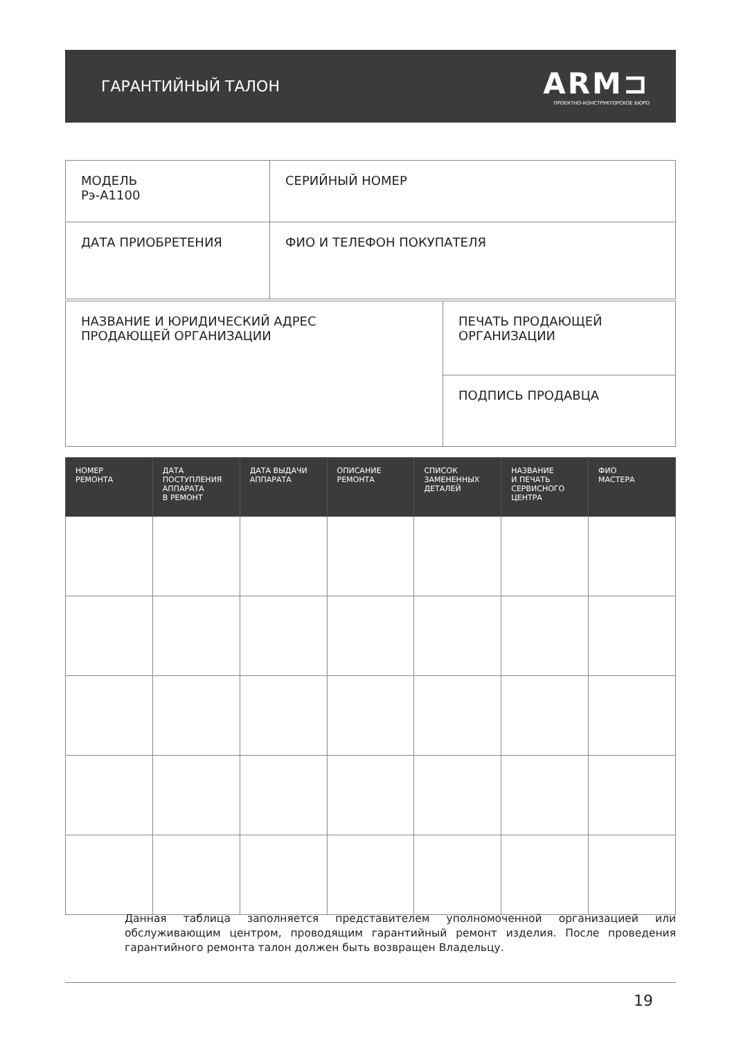ГАРАНТИЙНЫЙ ТАЛОН
ARM⊐
ПРОЕКТНО-КОНСТРУКТОРСКОЕ БЮРО
| МОДЕЛЬ Рэ-А1100 | СЕРИЙНЫЙ НОМЕР |
| ДАТА ПРИОБРЕТЕНИЯ | ФИО И ТЕЛЕФОН ПОКУПАТЕЛЯ |
| НАЗВАНИЕ И ЮРИДИЧЕСКИЙ АДРЕС ПРОДАЮЩЕЙ ОРГАНИЗАЦИИ | ПЕЧАТЬ ПРОДАЮЩЕЙ ОРГАНИЗАЦИИ |
| | ПОДПИСЬ ПРОДАВЦА |
| НОМЕР РЕМОНТА | ДАТА ПОСТУПЛЕНИЯ АППАРАТА В РЕМОНТ | ДАТА ВЫДАЧИ АППАРАТА | ОПИСАНИЕ РЕМОНТА | СПИСОК ЗАМЕНЕННЫХ ДЕТАЛЕЙ | НАЗВАНИЕ И ПЕЧАТЬ СЕРВИСНОГО ЦЕНТРА | ФИО МАСТЕРА |
| --- | --- | --- | --- | --- | --- | --- |
Данная таблица заполняется представителем уполномоченной организацией или обслуживающим центром, проводящим гарантийный ремонт изделия. После проведения гарантийного ремонта талон должен быть возвращен Владельцу.
19